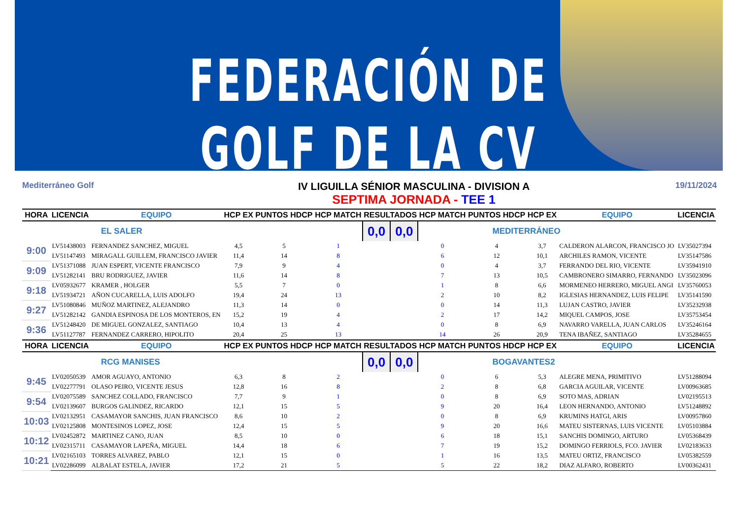FEDERACIÓN DE GOLF DE LA CV
Mediterráneo Golf
IV LIGUILLA SÉNIOR MASCULINA - DIVISION A
SEPTIMA JORNADA - TEE 1
19/11/2024
| HORA | LICENCIA | EQUIPO | HCP EX | PUNTOS HDCP | HCP MATCH | RESULTADOS | | HCP MATCH | PUNTOS HDCP | HCP EX | EQUIPO | LICENCIA |
| --- | --- | --- | --- | --- | --- | --- | --- | --- | --- | --- | --- | --- |
| EL SALER | | | | | | 0,0 | 0,0 | MEDITERRÁNEO | | | | |
| 9:00 | LV51438003 | FERNANDEZ SANCHEZ, MIGUEL | 4,5 | 5 | 1 | | | 0 | 4 | 3,7 | CALDERON ALARCON, FRANCISCO JO | LV35027394 |
| | LV51147493 | MIRAGALL GUILLEM, FRANCISCO JAVIER | 11,4 | 14 | 8 | | | 6 | 12 | 10,1 | ARCHILES RAMON, VICENTE | LV35147586 |
| 9:09 | LV51371088 | JUAN ESPERT, VICENTE FRANCISCO | 7,9 | 9 | 4 | | | 0 | 4 | 3,7 | FERRANDO DEL RIO, VICENTE | LV35941910 |
| | LV51282141 | BRU RODRIGUEZ, JAVIER | 11,6 | 14 | 8 | | | 7 | 13 | 10,5 | CAMBRONERO SIMARRO, FERNANDO | LV35023096 |
| 9:18 | LV05932677 | KRAMER , HOLGER | 5,5 | 7 | 0 | | | 1 | 8 | 6,6 | MORMENEO HERRERO, MIGUEL ANGI | LV35760053 |
| | LV51934721 | AÑON CUCARELLA, LUIS ADOLFO | 19,4 | 24 | 13 | | | 2 | 10 | 8,2 | IGLESIAS HERNANDEZ, LUIS FELIPE | LV35141590 |
| 9:27 | LV51080846 | MUÑOZ MARTINEZ, ALEJANDRO | 11,3 | 14 | 0 | | | 0 | 14 | 11,3 | LUJAN CASTRO, JAVIER | LV35232938 |
| | LV51282142 | GANDIA ESPINOSA DE LOS MONTEROS, EN | 15,2 | 19 | 4 | | | 2 | 17 | 14,2 | MIQUEL CAMPOS, JOSE | LV35753454 |
| 9:36 | LV51248420 | DE MIGUEL GONZALEZ, SANTIAGO | 10,4 | 13 | 4 | | | 0 | 8 | 6,9 | NAVARRO VARELLA, JUAN CARLOS | LV35246164 |
| | LV51127787 | FERNANDEZ CARRERO, HIPOLITO | 20,4 | 25 | 13 | | | 14 | 26 | 20,9 | TENA IBAÑEZ, SANTIAGO | LV35284655 |
| HORA | LICENCIA | EQUIPO | HCP EX | PUNTOS HDCP | HCP MATCH | RESULTADOS | | HCP MATCH | PUNTOS HDCP | HCP EX | EQUIPO | LICENCIA |
| RCG MANISES | | | | | | 0,0 | 0,0 | BOGAVANTES2 | | | | |
| 9:45 | LV02050539 | AMOR AGUAYO, ANTONIO | 6,3 | 8 | 2 | | | 0 | 6 | 5,3 | ALEGRE MENA, PRIMITIVO | LV51288094 |
| | LV02277791 | OLASO PEIRO, VICENTE JESUS | 12,8 | 16 | 8 | | | 2 | 8 | 6,8 | GARCIA AGUILAR, VICENTE | LV00963685 |
| 9:54 | LV02075589 | SANCHEZ COLLADO, FRANCISCO | 7,7 | 9 | 1 | | | 0 | 8 | 6,9 | SOTO MAS, ADRIAN | LV02195513 |
| | LV02139607 | BURGOS GALINDEZ, RICARDO | 12,1 | 15 | 5 | | | 9 | 20 | 16,4 | LEON HERNANDO, ANTONIO | LV51248892 |
| 10:03 | LV02132951 | CASAMAYOR SANCHIS, JUAN FRANCISCO | 8,6 | 10 | 2 | | | 0 | 8 | 6,9 | KRUMINS HATGI, ARIS | LV00957860 |
| | LV02125808 | MONTESINOS LOPEZ, JOSE | 12,4 | 15 | 5 | | | 9 | 20 | 16,6 | MATEU SISTERNAS, LUIS VICENTE | LV05103884 |
| 10:12 | LV02452872 | MARTINEZ CANO, JUAN | 8,5 | 10 | 0 | | | 6 | 18 | 15,1 | SANCHIS DOMINGO, ARTURO | LV05368439 |
| | LV02315711 | CASAMAYOR LAPEÑA, MIGUEL | 14,4 | 18 | 6 | | | 7 | 19 | 15,2 | DOMINGO FERRIOLS, FCO. JAVIER | LV02183633 |
| 10:21 | LV02165103 | TORRES ALVAREZ, PABLO | 12,1 | 15 | 0 | | | 1 | 16 | 13,5 | MATEU ORTIZ, FRANCISCO | LV05382559 |
| | LV02286099 | ALBALAT ESTELA, JAVIER | 17,2 | 21 | 5 | | | 5 | 22 | 18,2 | DIAZ ALFARO, ROBERTO | LV00362431 |